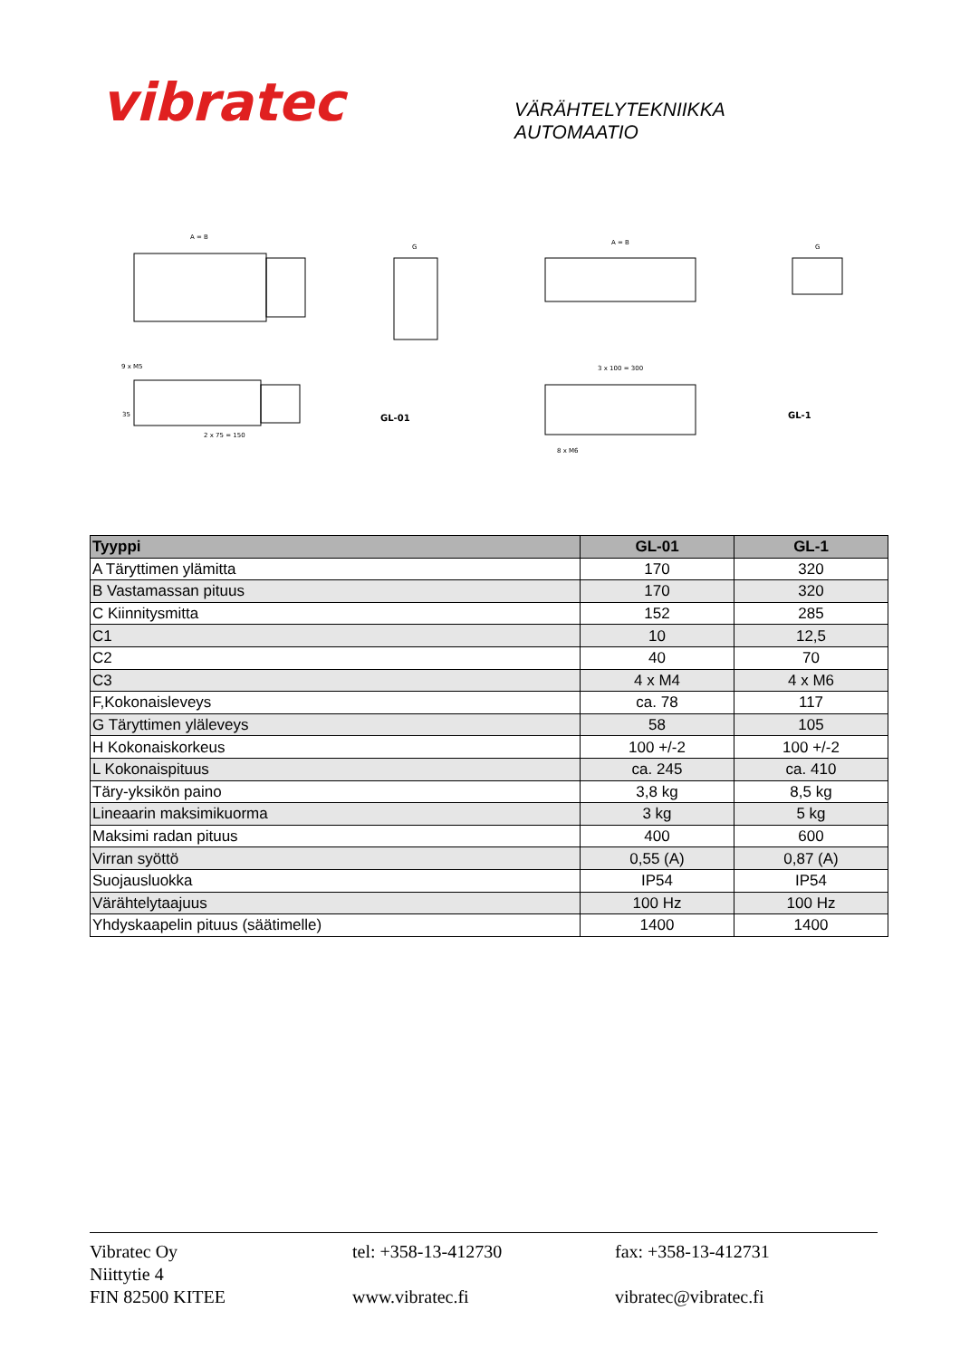vibratec
VÄRÄHTELYTEKNIIKKA
AUTOMAATIO
A = B
35
2 x 75 = 150
9 x M5
G
GL-01
A = B
3 x 100 = 300
8 x M6
G
GL-1
| Tyyppi | GL-01 | GL-1 |
| --- | --- | --- |
| A Täryttimen ylämitta | 170 | 320 |
| B Vastamassan pituus | 170 | 320 |
| C Kiinnitysmitta | 152 | 285 |
| C1 | 10 | 12,5 |
| C2 | 40 | 70 |
| C3 | 4 x M4 | 4 x M6 |
| F,Kokonaisleveys | ca. 78 | 117 |
| G Täryttimen yläleveys | 58 | 105 |
| H Kokonaiskorkeus | 100 +/-2 | 100 +/-2 |
| L Kokonaispituus | ca. 245 | ca. 410 |
| Täry-yksikön paino | 3,8 kg | 8,5 kg |
| Lineaarin maksimikuorma | 3 kg | 5 kg |
| Maksimi radan pituus | 400 | 600 |
| Virran syöttö | 0,55 (A) | 0,87 (A) |
| Suojausluokka | IP54 | IP54 |
| Värähtelytaajuus | 100 Hz | 100 Hz |
| Yhdyskaapelin pituus (säätimelle) | 1400 | 1400 |
Vibratec Oy
Niittytie 4
FIN 82500 KITEE
tel: +358-13-412730
www.vibratec.fi
fax: +358-13-412731
vibratec@vibratec.fi